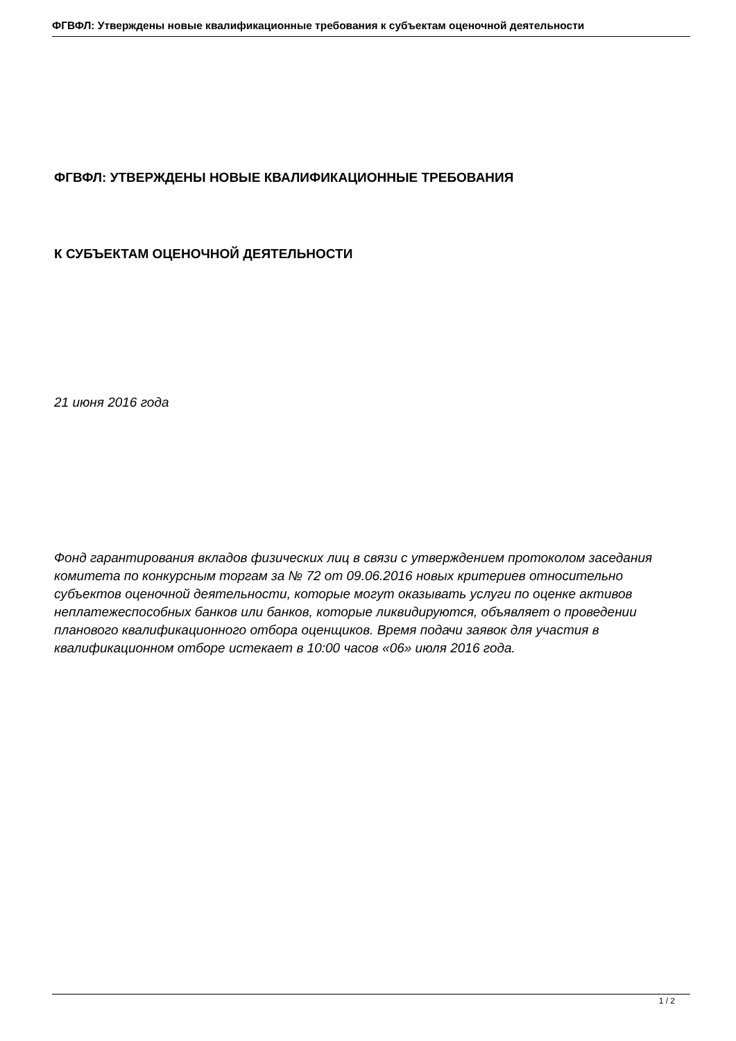ФГВФЛ: Утверждены новые квалификационные требования к субъектам оценочной деятельности
ФГВФЛ: УТВЕРЖДЕНЫ НОВЫЕ КВАЛИФИКАЦИОННЫЕ ТРЕБОВАНИЯ
К СУБЪЕКТАМ ОЦЕНОЧНОЙ ДЕЯТЕЛЬНОСТИ
21 июня 2016 года
Фонд гарантирования вкладов физических лиц в связи с утверждением протоколом заседания комитета по конкурсным торгам за № 72 от 09.06.2016 новых критериев относительно субъектов оценочной деятельности, которые могут оказывать услуги по оценке активов неплатежеспособных банков или банков, которые ликвидируются, объявляет о проведении планового квалификационного отбора оценщиков. Время подачи заявок для участия в квалификационном отборе истекает в 10:00 часов «06» июля 2016 года.
1 / 2